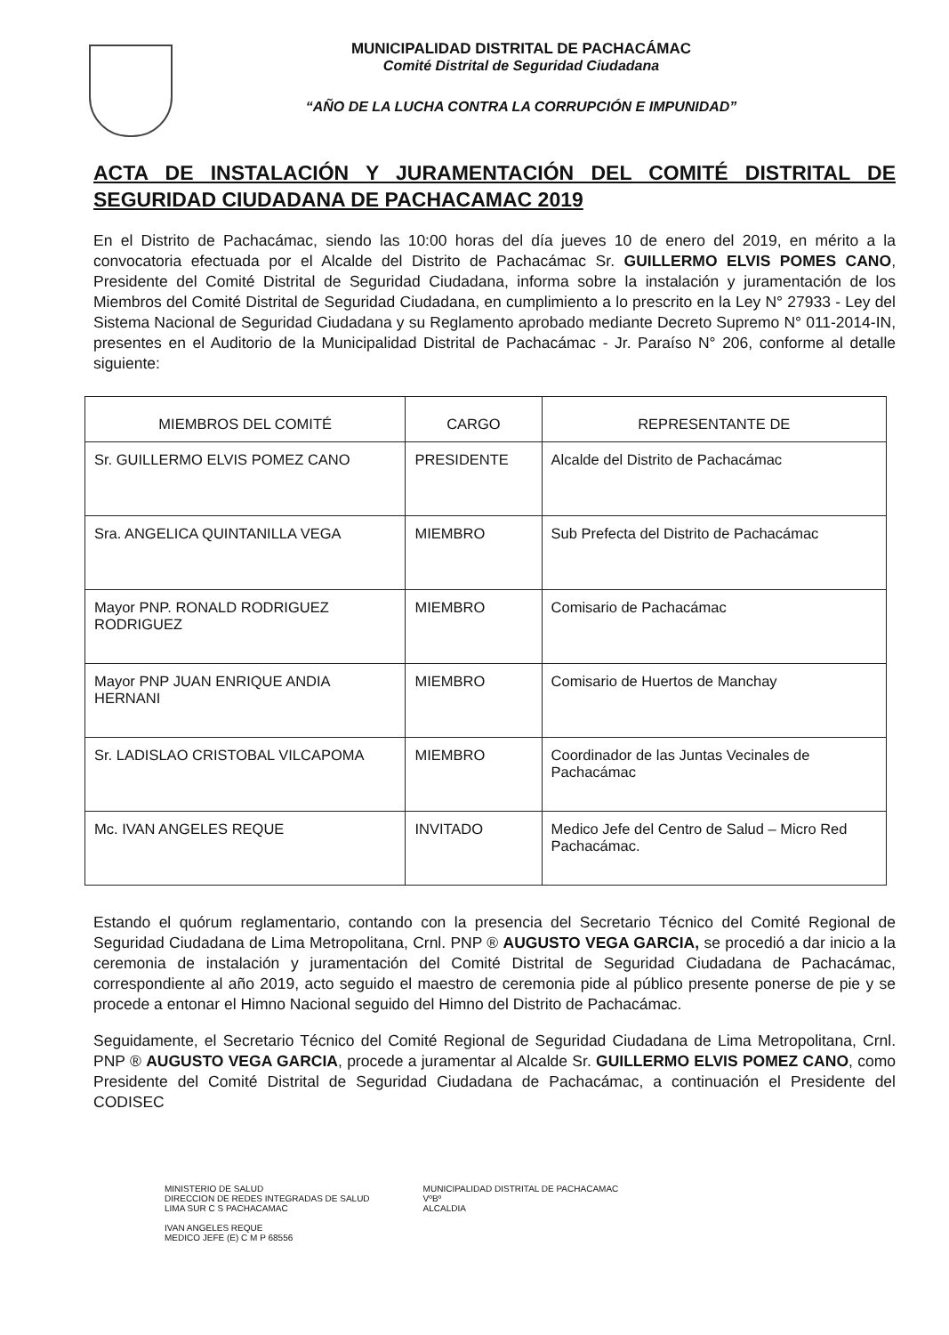MUNICIPALIDAD DISTRITAL DE PACHACÁMAC
Comité Distrital de Seguridad Ciudadana
“AÑO DE LA LUCHA CONTRA LA CORRUPCIÓN E IMPUNIDAD”
ACTA DE INSTALACIÓN Y JURAMENTACIÓN DEL COMITÉ DISTRITAL DE SEGURIDAD CIUDADANA DE PACHACAMAC 2019
En el Distrito de Pachacámac, siendo las 10:00 horas del día jueves 10 de enero del 2019, en mérito a la convocatoria efectuada por el Alcalde del Distrito de Pachacámac Sr. GUILLERMO ELVIS POMES CANO, Presidente del Comité Distrital de Seguridad Ciudadana, informa sobre la instalación y juramentación de los Miembros del Comité Distrital de Seguridad Ciudadana, en cumplimiento a lo prescrito en la Ley N° 27933 - Ley del Sistema Nacional de Seguridad Ciudadana y su Reglamento aprobado mediante Decreto Supremo N° 011-2014-IN, presentes en el Auditorio de la Municipalidad Distrital de Pachacámac - Jr. Paraíso N° 206, conforme al detalle siguiente:
| MIEMBROS DEL COMITÉ | CARGO | REPRESENTANTE DE |
| --- | --- | --- |
| Sr. GUILLERMO ELVIS POMEZ CANO | PRESIDENTE | Alcalde del Distrito de Pachacámac |
| Sra. ANGELICA QUINTANILLA VEGA | MIEMBRO | Sub Prefecta del Distrito de Pachacámac |
| Mayor PNP. RONALD RODRIGUEZ RODRIGUEZ | MIEMBRO | Comisario de Pachacámac |
| Mayor PNP JUAN ENRIQUE ANDIA HERNANI | MIEMBRO | Comisario de Huertos de Manchay |
| Sr. LADISLAO CRISTOBAL VILCAPOMA | MIEMBRO | Coordinador de las Juntas Vecinales de Pachacámac |
| Mc. IVAN ANGELES REQUE | INVITADO | Medico Jefe del Centro de Salud – Micro Red Pachacámac. |
Estando el quórum reglamentario, contando con la presencia del Secretario Técnico del Comité Regional de Seguridad Ciudadana de Lima Metropolitana, Crnl. PNP ® AUGUSTO VEGA GARCIA, se procedió a dar inicio a la ceremonia de instalación y juramentación del Comité Distrital de Seguridad Ciudadana de Pachacámac, correspondiente al año 2019, acto seguido el maestro de ceremonia pide al público presente ponerse de pie y se procede a entonar el Himno Nacional seguido del Himno del Distrito de Pachacámac.
Seguidamente, el Secretario Técnico del Comité Regional de Seguridad Ciudadana de Lima Metropolitana, Crnl. PNP ® AUGUSTO VEGA GARCIA, procede a juramentar al Alcalde Sr. GUILLERMO ELVIS POMEZ CANO, como Presidente del Comité Distrital de Seguridad Ciudadana de Pachacámac, a continuación el Presidente del CODISEC
MINISTERIO DE SALUD
DIRECCION DE REDES INTEGRADAS DE SALUD
LIMA SUR C S PACHACAMAC
IVAN ANGELES REQUE
MEDICO JEFE (E) C M P 68556
MUNICIPALIDAD DISTRITAL DE PACHACAMAC
VºBº
ALCALDIA